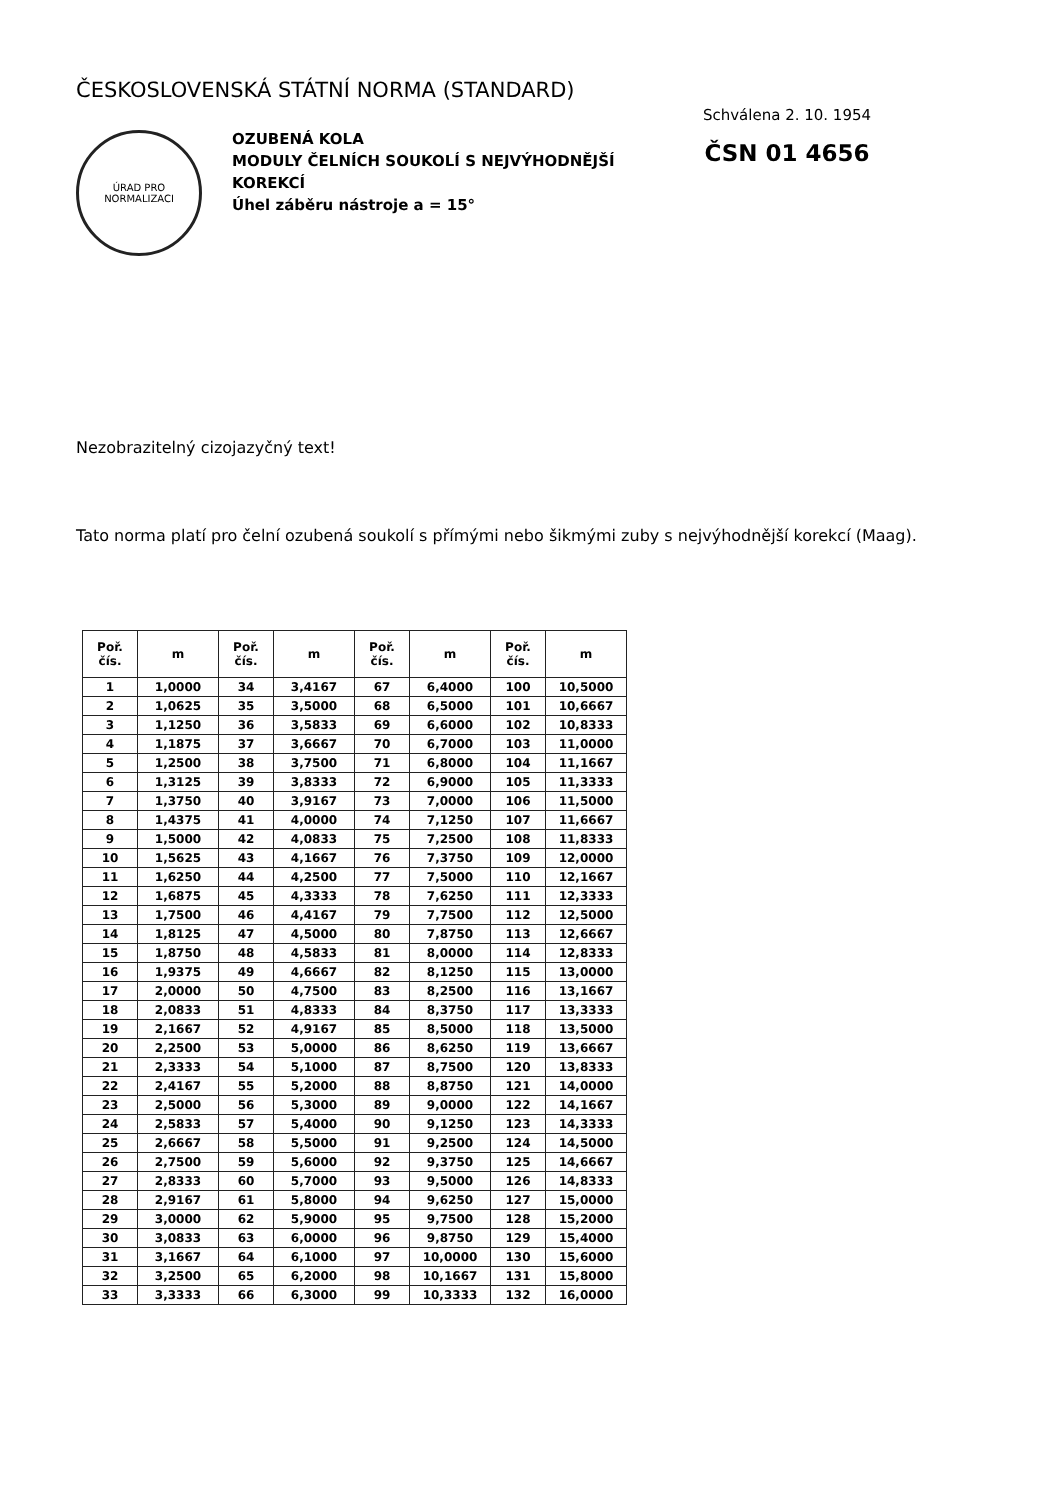ČESKOSLOVENSKÁ STÁTNÍ NORMA (STANDARD)
ÚRAD PRO NORMALIZACI
OZUBENÁ KOLA
MODULY ČELNÍCH SOUKOLÍ S NEJVÝHODNĚJŠÍ KOREKCÍ
Úhel záběru nástroje a = 15°
Schválena 2. 10. 1954
ČSN 01 4656
Nezobrazitelný cizojazyčný text!
Tato norma platí pro čelní ozubená soukolí s přímými nebo šikmými zuby s nejvýhodnější korekcí (Maag).
| Poř. čís. | m | Poř. čís. | m | Poř. čís. | m | Poř. čís. | m |
| --- | --- | --- | --- | --- | --- | --- | --- |
| 1 | 1,0000 | 34 | 3,4167 | 67 | 6,4000 | 100 | 10,5000 |
| 2 | 1,0625 | 35 | 3,5000 | 68 | 6,5000 | 101 | 10,6667 |
| 3 | 1,1250 | 36 | 3,5833 | 69 | 6,6000 | 102 | 10,8333 |
| 4 | 1,1875 | 37 | 3,6667 | 70 | 6,7000 | 103 | 11,0000 |
| 5 | 1,2500 | 38 | 3,7500 | 71 | 6,8000 | 104 | 11,1667 |
| 6 | 1,3125 | 39 | 3,8333 | 72 | 6,9000 | 105 | 11,3333 |
| 7 | 1,3750 | 40 | 3,9167 | 73 | 7,0000 | 106 | 11,5000 |
| 8 | 1,4375 | 41 | 4,0000 | 74 | 7,1250 | 107 | 11,6667 |
| 9 | 1,5000 | 42 | 4,0833 | 75 | 7,2500 | 108 | 11,8333 |
| 10 | 1,5625 | 43 | 4,1667 | 76 | 7,3750 | 109 | 12,0000 |
| 11 | 1,6250 | 44 | 4,2500 | 77 | 7,5000 | 110 | 12,1667 |
| 12 | 1,6875 | 45 | 4,3333 | 78 | 7,6250 | 111 | 12,3333 |
| 13 | 1,7500 | 46 | 4,4167 | 79 | 7,7500 | 112 | 12,5000 |
| 14 | 1,8125 | 47 | 4,5000 | 80 | 7,8750 | 113 | 12,6667 |
| 15 | 1,8750 | 48 | 4,5833 | 81 | 8,0000 | 114 | 12,8333 |
| 16 | 1,9375 | 49 | 4,6667 | 82 | 8,1250 | 115 | 13,0000 |
| 17 | 2,0000 | 50 | 4,7500 | 83 | 8,2500 | 116 | 13,1667 |
| 18 | 2,0833 | 51 | 4,8333 | 84 | 8,3750 | 117 | 13,3333 |
| 19 | 2,1667 | 52 | 4,9167 | 85 | 8,5000 | 118 | 13,5000 |
| 20 | 2,2500 | 53 | 5,0000 | 86 | 8,6250 | 119 | 13,6667 |
| 21 | 2,3333 | 54 | 5,1000 | 87 | 8,7500 | 120 | 13,8333 |
| 22 | 2,4167 | 55 | 5,2000 | 88 | 8,8750 | 121 | 14,0000 |
| 23 | 2,5000 | 56 | 5,3000 | 89 | 9,0000 | 122 | 14,1667 |
| 24 | 2,5833 | 57 | 5,4000 | 90 | 9,1250 | 123 | 14,3333 |
| 25 | 2,6667 | 58 | 5,5000 | 91 | 9,2500 | 124 | 14,5000 |
| 26 | 2,7500 | 59 | 5,6000 | 92 | 9,3750 | 125 | 14,6667 |
| 27 | 2,8333 | 60 | 5,7000 | 93 | 9,5000 | 126 | 14,8333 |
| 28 | 2,9167 | 61 | 5,8000 | 94 | 9,6250 | 127 | 15,0000 |
| 29 | 3,0000 | 62 | 5,9000 | 95 | 9,7500 | 128 | 15,2000 |
| 30 | 3,0833 | 63 | 6,0000 | 96 | 9,8750 | 129 | 15,4000 |
| 31 | 3,1667 | 64 | 6,1000 | 97 | 10,0000 | 130 | 15,6000 |
| 32 | 3,2500 | 65 | 6,2000 | 98 | 10,1667 | 131 | 15,8000 |
| 33 | 3,3333 | 66 | 6,3000 | 99 | 10,3333 | 132 | 16,0000 |